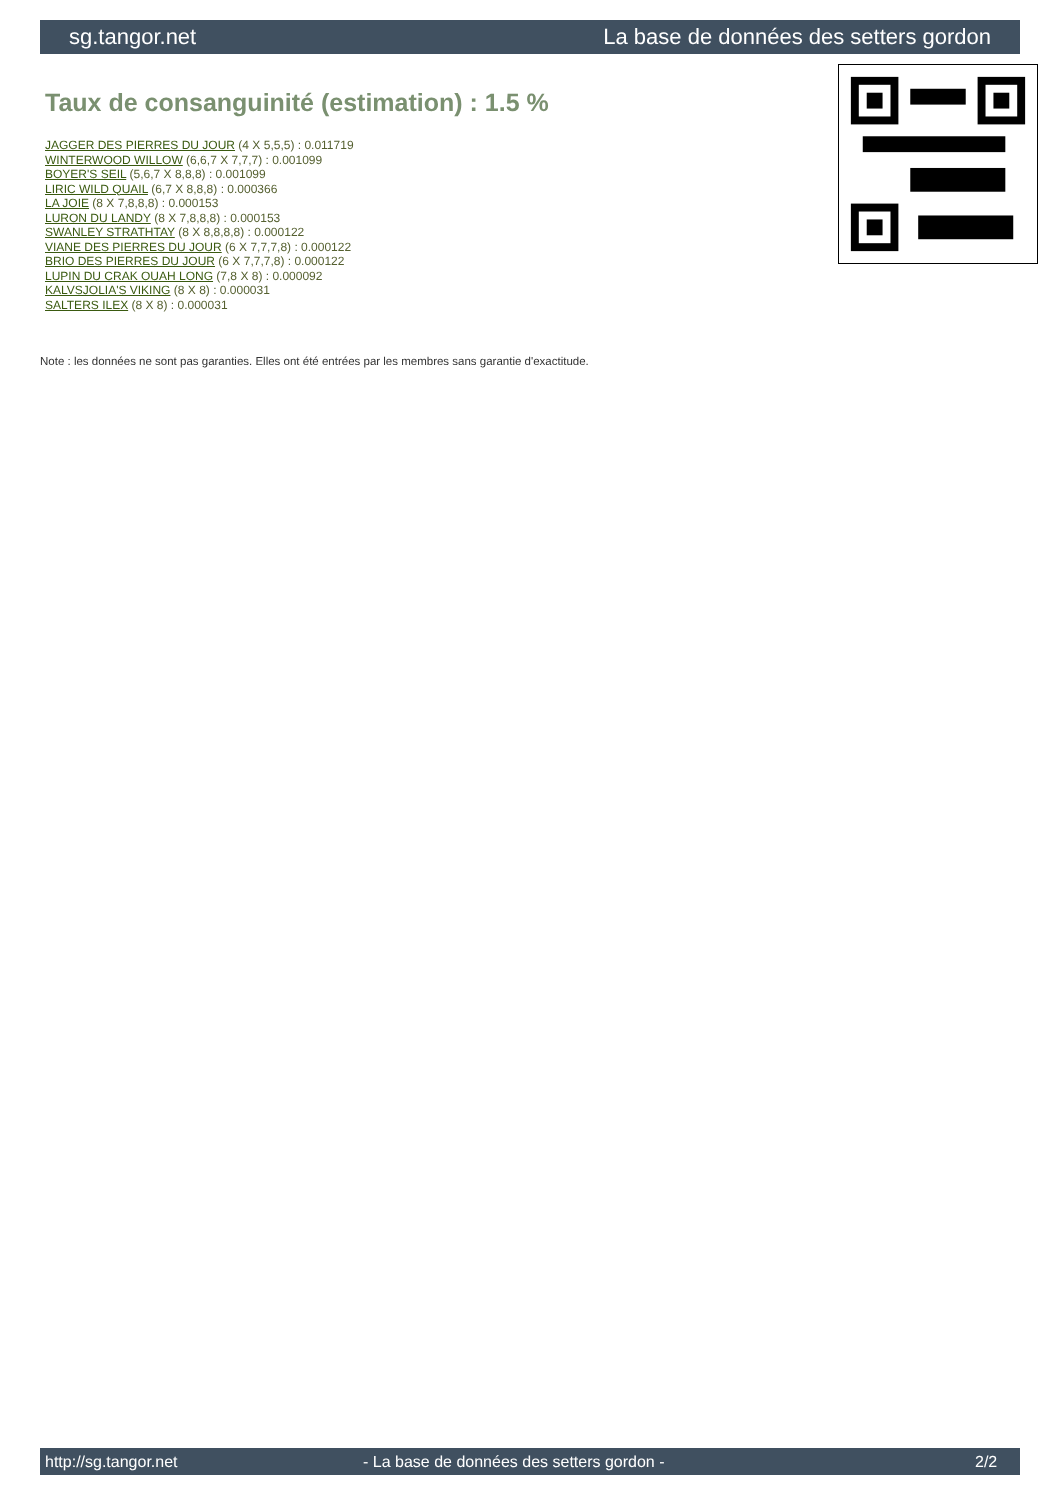sg.tangor.net La base de données des setters gordon
Taux de consanguinité (estimation) : 1.5 %
JAGGER DES PIERRES DU JOUR (4 X 5,5,5) : 0.011719
WINTERWOOD WILLOW (6,6,7 X 7,7,7) : 0.001099
BOYER'S SEIL (5,6,7 X 8,8,8) : 0.001099
LIRIC WILD QUAIL (6,7 X 8,8,8) : 0.000366
LA JOIE (8 X 7,8,8,8) : 0.000153
LURON DU LANDY (8 X 7,8,8,8) : 0.000153
SWANLEY STRATHTAY (8 X 8,8,8,8) : 0.000122
VIANE DES PIERRES DU JOUR (6 X 7,7,7,8) : 0.000122
BRIO DES PIERRES DU JOUR (6 X 7,7,7,8) : 0.000122
LUPIN DU CRAK OUAH LONG (7,8 X 8) : 0.000092
KALVSJOLIA'S VIKING (8 X 8) : 0.000031
SALTERS ILEX (8 X 8) : 0.000031
Note : les données ne sont pas garanties. Elles ont été entrées par les membres sans garantie d'exactitude.
http://sg.tangor.net - La base de données des setters gordon - 2/2